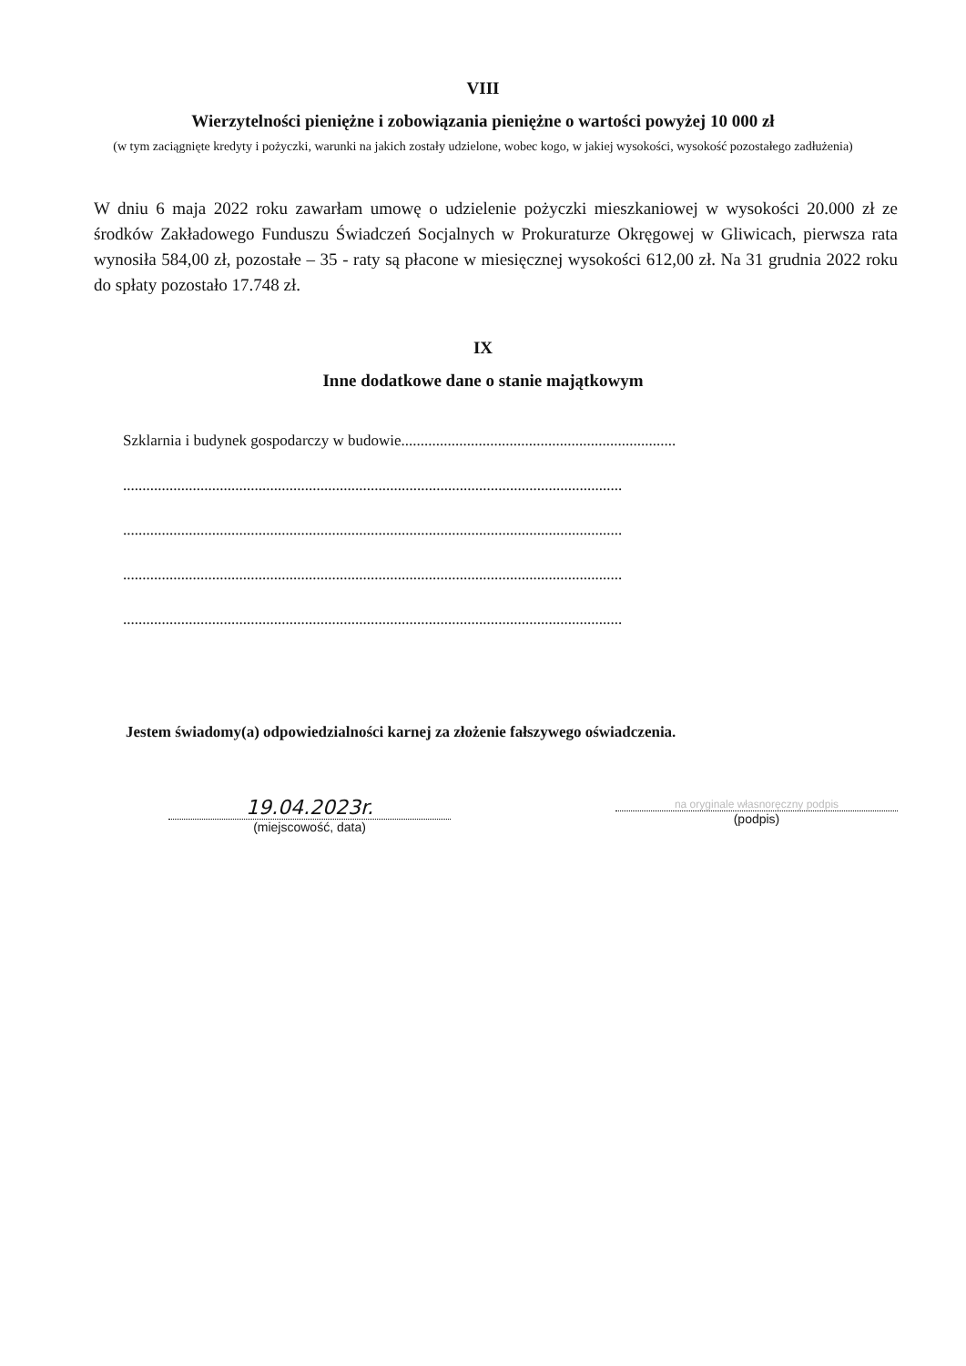VIII
Wierzytelności pieniężne i zobowiązania pieniężne o wartości powyżej 10 000 zł
(w tym zaciągnięte kredyty i pożyczki, warunki na jakich zostały udzielone, wobec kogo, w jakiej wysokości, wysokość pozostałego zadłużenia)
W dniu 6 maja 2022 roku zawarłam umowę o udzielenie pożyczki mieszkaniowej w wysokości 20.000 zł ze środków Zakładowego Funduszu Świadczeń Socjalnych w Prokuraturze Okręgowej w Gliwicach, pierwsza rata wynosiła 584,00 zł, pozostałe – 35 - raty są płacone w miesięcznej wysokości 612,00 zł. Na 31 grudnia 2022 roku do spłaty pozostało 17.748 zł.
IX
Inne dodatkowe dane o stanie majątkowym
Szklarnia i budynek gospodarczy w budowie.......................................................................
.................................................................................................................................
.................................................................................................................................
.................................................................................................................................
.................................................................................................................................
Jestem świadomy(a) odpowiedzialności karnej za złożenie fałszywego oświadczenia.
19.04.2023r.
(miejscowość, data)
na oryginale własnoręczny podpis
(podpis)